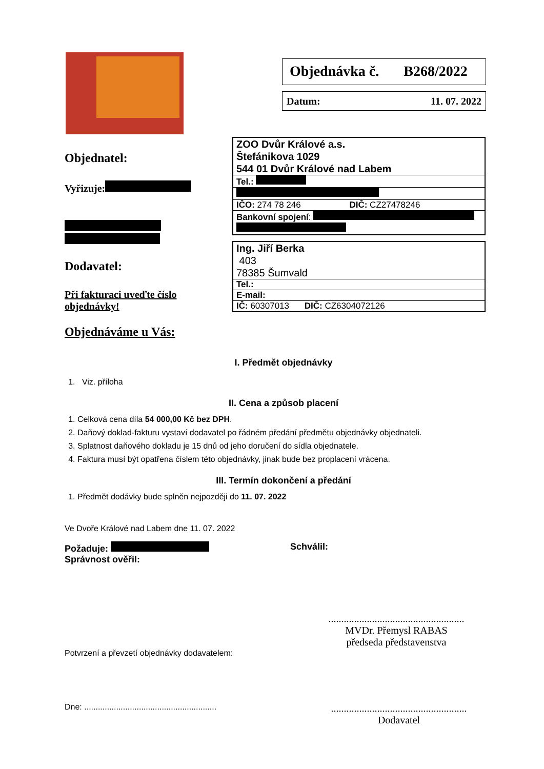Objednávka č. B268/2022
Datum: 11. 07. 2022
Objednatel:
Vyřizuje:
Dodavatel:
Při fakturaci uveďte číslo objednávky!
Objednáváme u Vás:
| ZOO Dvůr Králové a.s. Štefánikova 1029 544 01 Dvůr Králové nad Labem |
| Tel.: |
| IČO: 274 78 246 DIČ: CZ27478246 |
| Bankovní spojení : |
| Ing. Jiří Berka 403 78385 Šumvald |
| Tel.: |
| E-mail: |
| IČ: 60307013 DIČ: CZ6304072126 |
I. Předmět objednávky
1. Viz. příloha
II. Cena a způsob placení
1. Celková cena díla 54 000,00 Kč bez DPH.
2. Daňový doklad-fakturu vystaví dodavatel po řádném předání předmětu objednávky objednateli.
3. Splatnost daňového dokladu je 15 dnů od jeho doručení do sídla objednatele.
4. Faktura musí být opatřena číslem této objednávky, jinak bude bez proplacení vrácena.
III. Termín dokončení a předání
1. Předmět dodávky bude splněn nejpozději do 11. 07. 2022
Ve Dvoře Králové nad Labem dne 11. 07. 2022
Požaduje:
Správnost ověřil:
Schválil:
.....................................................
MVDr. Přemysl RABAS
předseda představenstva
Potvrzení a převzetí objednávky dodavatelem:
Dne: ..........................................................
.....................................................
Dodavatel